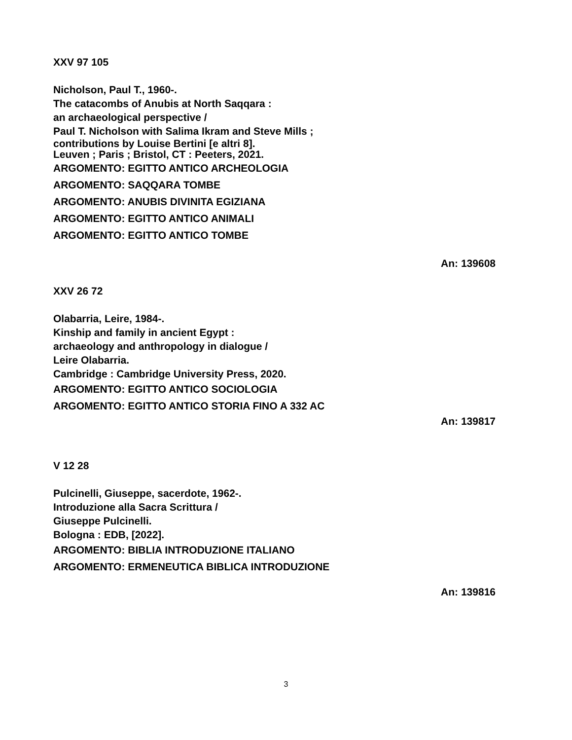XXV 97 105
Nicholson, Paul T., 1960-.
The catacombs of Anubis at North Saqqara :
an archaeological perspective /
Paul T. Nicholson with Salima Ikram and Steve Mills ;
contributions by Louise Bertini [e altri 8].
Leuven ; Paris ; Bristol, CT : Peeters, 2021.
ARGOMENTO: EGITTO ANTICO ARCHEOLOGIA
ARGOMENTO: SAQQARA TOMBE
ARGOMENTO: ANUBIS DIVINITA EGIZIANA
ARGOMENTO: EGITTO ANTICO ANIMALI
ARGOMENTO: EGITTO ANTICO TOMBE
An: 139608
XXV 26 72
Olabarria, Leire, 1984-.
Kinship and family in ancient Egypt :
archaeology and anthropology in dialogue /
Leire Olabarria.
Cambridge : Cambridge University Press, 2020.
ARGOMENTO: EGITTO ANTICO SOCIOLOGIA
ARGOMENTO: EGITTO ANTICO STORIA FINO A 332 AC
An: 139817
V 12 28
Pulcinelli, Giuseppe, sacerdote, 1962-.
Introduzione alla Sacra Scrittura /
Giuseppe Pulcinelli.
Bologna : EDB, [2022].
ARGOMENTO: BIBLIA INTRODUZIONE ITALIANO
ARGOMENTO: ERMENEUTICA BIBLICA INTRODUZIONE
An: 139816
3